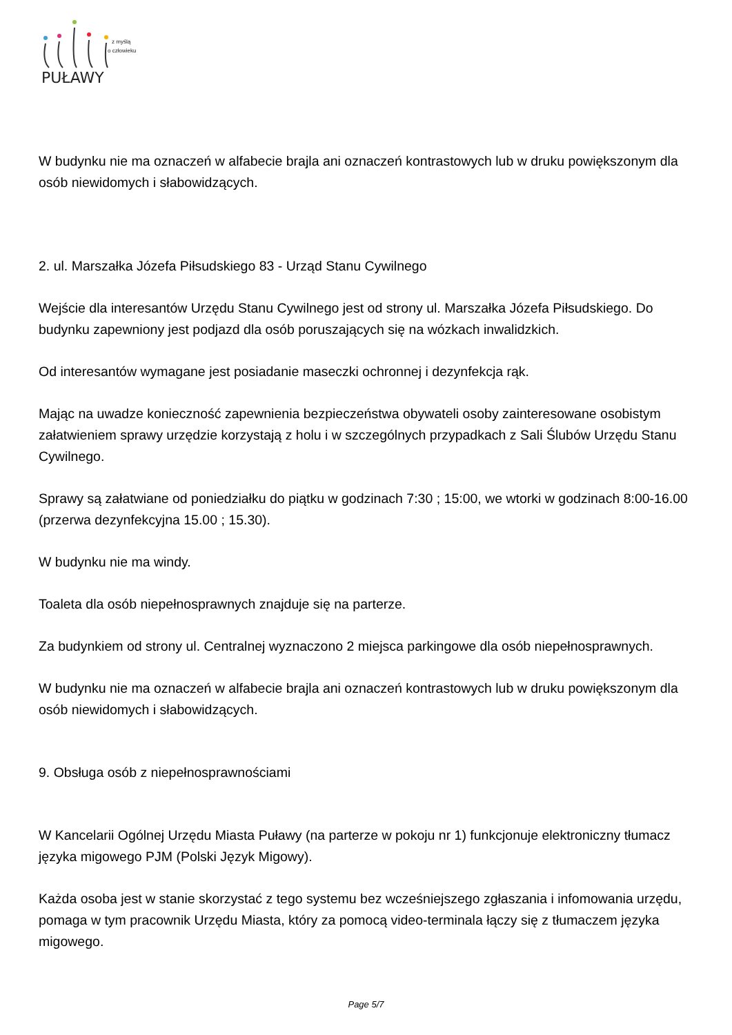PUŁAWY
z myślą
o człowieku
W budynku nie ma oznaczeń w alfabecie brajla ani oznaczeń kontrastowych lub w druku powiększonym dla osób niewidomych i słabowidzących.
2. ul. Marszałka Józefa Piłsudskiego 83 - Urząd Stanu Cywilnego
Wejście dla interesantów Urzędu Stanu Cywilnego jest od strony ul. Marszałka Józefa Piłsudskiego. Do budynku zapewniony jest podjazd dla osób poruszających się na wózkach inwalidzkich.
Od interesantów wymagane jest posiadanie maseczki ochronnej i dezynfekcja rąk.
Mając na uwadze konieczność zapewnienia bezpieczeństwa obywateli osoby zainteresowane osobistym załatwieniem sprawy urzędzie korzystają z holu i w szczególnych przypadkach z Sali Ślubów Urzędu Stanu Cywilnego.
Sprawy są załatwiane od poniedziałku do piątku w godzinach 7:30 ; 15:00, we wtorki w godzinach 8:00-16.00 (przerwa dezynfekcyjna 15.00 ; 15.30).
W budynku nie ma windy.
Toaleta dla osób niepełnosprawnych znajduje się na parterze.
Za budynkiem od strony ul. Centralnej wyznaczono 2 miejsca parkingowe dla osób niepełnosprawnych.
W budynku nie ma oznaczeń w alfabecie brajla ani oznaczeń kontrastowych lub w druku powiększonym dla osób niewidomych i słabowidzących.
9. Obsługa osób z niepełnosprawnościami
W Kancelarii Ogólnej Urzędu Miasta Puławy (na parterze w pokoju nr 1) funkcjonuje elektroniczny tłumacz języka migowego PJM (Polski Język Migowy).
Każda osoba jest w stanie skorzystać z tego systemu bez wcześniejszego zgłaszania i infomowania urzędu, pomaga w tym pracownik Urzędu Miasta, który za pomocą video-terminala łączy się z tłumaczem języka migowego.
Page 5/7